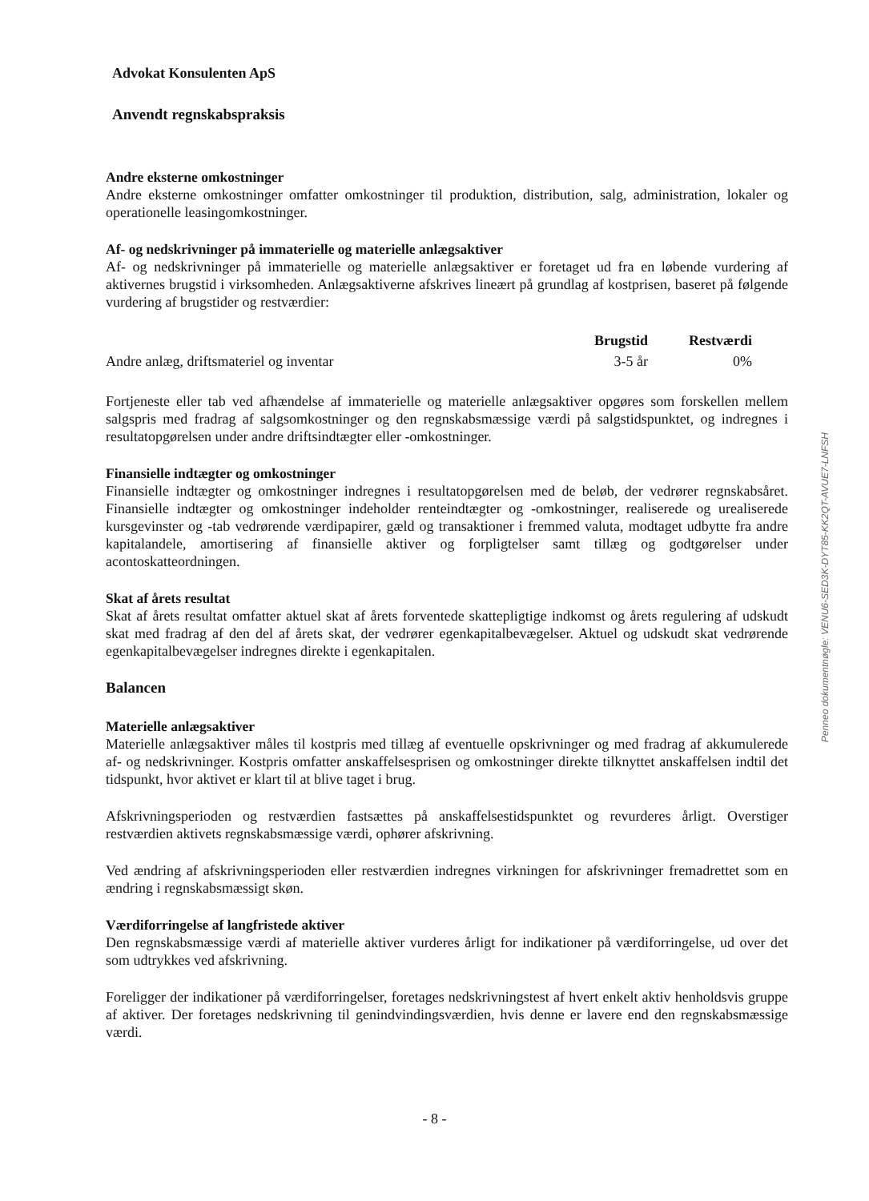Advokat Konsulenten ApS
Anvendt regnskabspraksis
Andre eksterne omkostninger
Andre eksterne omkostninger omfatter omkostninger til produktion, distribution, salg, administration, lokaler og operationelle leasingomkostninger.
Af- og nedskrivninger på immaterielle og materielle anlægsaktiver
Af- og nedskrivninger på immaterielle og materielle anlægsaktiver er foretaget ud fra en løbende vurdering af aktivernes brugstid i virksomheden. Anlægsaktiverne afskrives lineært på grundlag af kostprisen, baseret på følgende vurdering af brugstider og restværdier:
| | Brugstid | Restværdi | |
| --- | --- | --- | --- |
| Andre anlæg, driftsmateriel og inventar | 3-5 år | 0% | |
Fortjeneste eller tab ved afhændelse af immaterielle og materielle anlægsaktiver opgøres som forskellen mellem salgspris med fradrag af salgsomkostninger og den regnskabsmæssige værdi på salgstidspunktet, og indregnes i resultatopgørelsen under andre driftsindtægter eller -omkostninger.
Finansielle indtægter og omkostninger
Finansielle indtægter og omkostninger indregnes i resultatopgørelsen med de beløb, der vedrører regnskabsåret. Finansielle indtægter og omkostninger indeholder renteindtægter og -omkostninger, realiserede og urealiserede kursgevinster og -tab vedrørende værdipapirer, gæld og transaktioner i fremmed valuta, modtaget udbytte fra andre kapitalandele, amortisering af finansielle aktiver og forpligtelser samt tillæg og godtgørelser under acontoskatteordningen.
Skat af årets resultat
Skat af årets resultat omfatter aktuel skat af årets forventede skattepligtige indkomst og årets regulering af udskudt skat med fradrag af den del af årets skat, der vedrører egenkapitalbevægelser. Aktuel og udskudt skat vedrørende egenkapitalbevægelser indregnes direkte i egenkapitalen.
Balancen
Materielle anlægsaktiver
Materielle anlægsaktiver måles til kostpris med tillæg af eventuelle opskrivninger og med fradrag af akkumulerede af- og nedskrivninger. Kostpris omfatter anskaffelsesprisen og omkostninger direkte tilknyttet anskaffelsen indtil det tidspunkt, hvor aktivet er klart til at blive taget i brug.
Afskrivningsperioden og restværdien fastsættes på anskaffelsestidspunktet og revurderes årligt. Overstiger restværdien aktivets regnskabsmæssige værdi, ophører afskrivning.
Ved ændring af afskrivningsperioden eller restværdien indregnes virkningen for afskrivninger fremadrettet som en ændring i regnskabsmæssigt skøn.
Værdiforringelse af langfristede aktiver
Den regnskabsmæssige værdi af materielle aktiver vurderes årligt for indikationer på værdiforringelse, ud over det som udtrykkes ved afskrivning.
Foreligger der indikationer på værdiforringelser, foretages nedskrivningstest af hvert enkelt aktiv henholdsvis gruppe af aktiver. Der foretages nedskrivning til genindvindingsværdien, hvis denne er lavere end den regnskabsmæssige værdi.
- 8 -
Penneo dokumentnøgle: VENU6-SED3K-DYT85-KK2QT-AVUE7-LNFSH